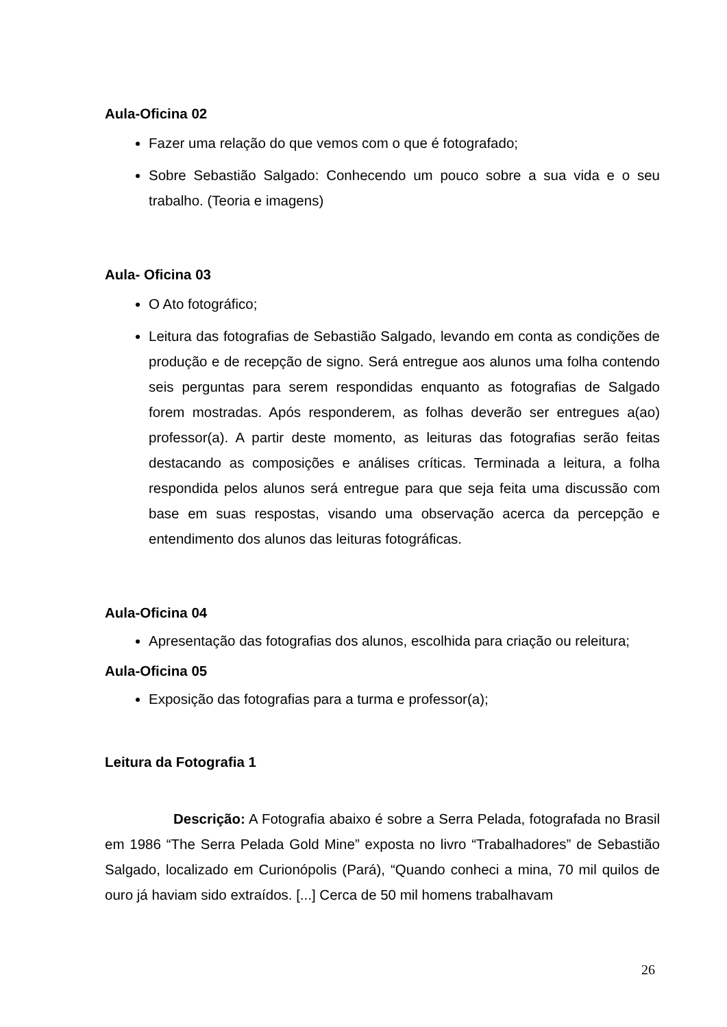Aula-Oficina 02
Fazer uma relação do que vemos com o que é fotografado;
Sobre Sebastião Salgado: Conhecendo um pouco sobre a sua vida e o seu trabalho. (Teoria e imagens)
Aula- Oficina 03
O Ato fotográfico;
Leitura das fotografias de Sebastião Salgado, levando em conta as condições de produção e de recepção de signo. Será entregue aos alunos uma folha contendo seis perguntas para serem respondidas enquanto as fotografias de Salgado forem mostradas. Após responderem, as folhas deverão ser entregues a(ao) professor(a). A partir deste momento, as leituras das fotografias serão feitas destacando as composições e análises críticas. Terminada a leitura, a folha respondida pelos alunos será entregue para que seja feita uma discussão com base em suas respostas, visando uma observação acerca da percepção e entendimento dos alunos das leituras fotográficas.
Aula-Oficina 04
Apresentação das fotografias dos alunos, escolhida para criação ou releitura;
Aula-Oficina 05
Exposição das fotografias para a turma e professor(a);
Leitura da Fotografia 1
Descrição: A Fotografia abaixo é sobre a Serra Pelada, fotografada no Brasil em 1986 “The Serra Pelada Gold Mine” exposta no livro “Trabalhadores” de Sebastião Salgado, localizado em Curionópolis (Pará), “Quando conheci a mina, 70 mil quilos de ouro já haviam sido extraídos. [...] Cerca de 50 mil homens trabalhavam
26